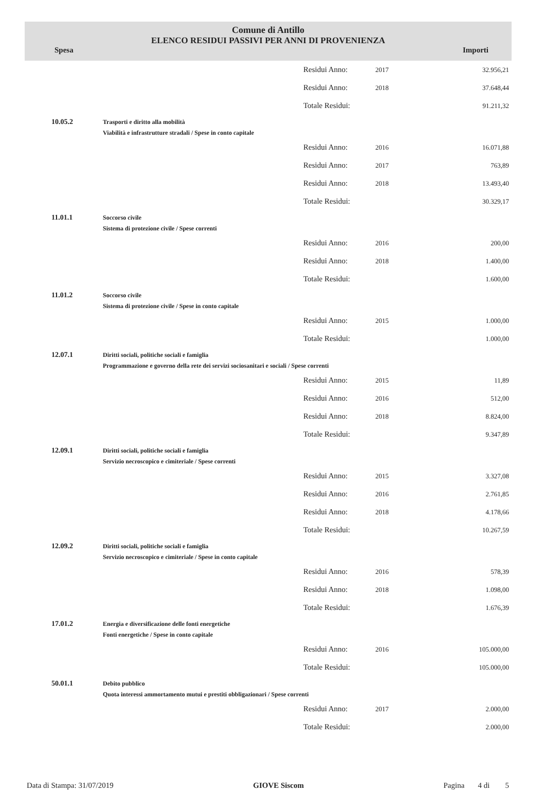Comune di Antillo
ELENCO RESIDUI PASSIVI PER ANNI DI PROVENIENZA
Spesa Importi
| | | Residui Anno: | 2017 | 32.956,21 |
| | | Residui Anno: | 2018 | 37.648,44 |
| | | Totale Residui: | | 91.211,32 |
| 10.05.2 | Trasporti e diritto alla mobilità Viabilità e infrastrutture stradali / Spese in conto capitale | | | |
| | | Residui Anno: | 2016 | 16.071,88 |
| | | Residui Anno: | 2017 | 763,89 |
| | | Residui Anno: | 2018 | 13.493,40 |
| | | Totale Residui: | | 30.329,17 |
| 11.01.1 | Soccorso civile Sistema di protezione civile / Spese correnti | | | |
| | | Residui Anno: | 2016 | 200,00 |
| | | Residui Anno: | 2018 | 1.400,00 |
| | | Totale Residui: | | 1.600,00 |
| 11.01.2 | Soccorso civile Sistema di protezione civile / Spese in conto capitale | | | |
| | | Residui Anno: | 2015 | 1.000,00 |
| | | Totale Residui: | | 1.000,00 |
| 12.07.1 | Diritti sociali, politiche sociali e famiglia Programmazione e governo della rete dei servizi sociosanitari e sociali / Spese correnti | | | |
| | | Residui Anno: | 2015 | 11,89 |
| | | Residui Anno: | 2016 | 512,00 |
| | | Residui Anno: | 2018 | 8.824,00 |
| | | Totale Residui: | | 9.347,89 |
| 12.09.1 | Diritti sociali, politiche sociali e famiglia Servizio necroscopico e cimiteriale / Spese correnti | | | |
| | | Residui Anno: | 2015 | 3.327,08 |
| | | Residui Anno: | 2016 | 2.761,85 |
| | | Residui Anno: | 2018 | 4.178,66 |
| | | Totale Residui: | | 10.267,59 |
| 12.09.2 | Diritti sociali, politiche sociali e famiglia Servizio necroscopico e cimiteriale / Spese in conto capitale | | | |
| | | Residui Anno: | 2016 | 578,39 |
| | | Residui Anno: | 2018 | 1.098,00 |
| | | Totale Residui: | | 1.676,39 |
| 17.01.2 | Energia e diversificazione delle fonti energetiche Fonti energetiche / Spese in conto capitale | | | |
| | | Residui Anno: | 2016 | 105.000,00 |
| | | Totale Residui: | | 105.000,00 |
| 50.01.1 | Debito pubblico Quota interessi ammortamento mutui e prestiti obbligazionari / Spese correnti | | | |
| | | Residui Anno: | 2017 | 2.000,00 |
| | | Totale Residui: | | 2.000,00 |
Data di Stampa: 31/07/2019 GIOVE Siscom Pagina 4 di 5